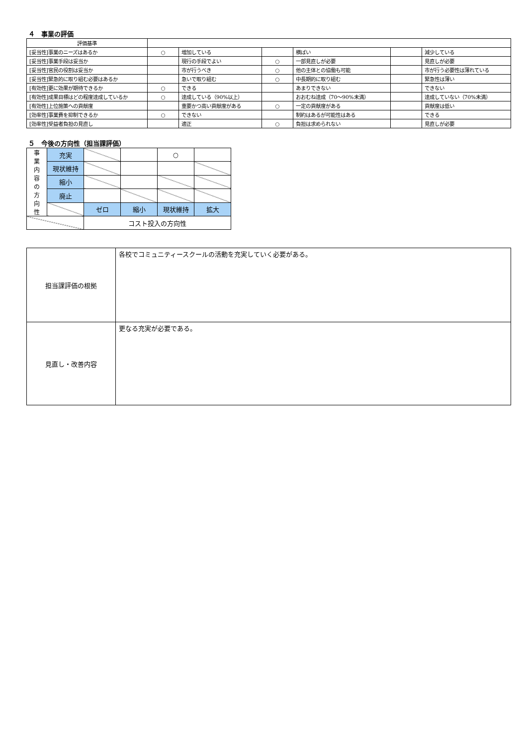４　事業の評価
| 評価基準 | | | | | | |
| [妥当性]事業のニーズはあるか | ○ | 増加している | | 横ばい | | 減少している |
| [妥当性]事業手段は妥当か | | 現行の手段でよい | ○ | 一部見直しが必要 | | 見直しが必要 |
| [妥当性]官民の役割は妥当か | | 市が行うべき | ○ | 他の主体との協働も可能 | | 市が行う必要性は薄れている |
| [妥当性]緊急的に取り組む必要はあるか | | 急いで取り組む | ○ | 中長期的に取り組む | | 緊急性は薄い |
| [有効性]更に効果が期待できるか | ○ | できる | | あまりできない | | できない |
| [有効性]成果目標はどの程度達成しているか | ○ | 達成している（90%以上） | | おおむね達成（70～90%未満） | | 達成していない（70%未満） |
| [有効性]上位施策への貢献度 | | 重要かつ高い貢献度がある | ○ | 一定の貢献度がある | | 貢献度は低い |
| [効率性]事業費を抑制できるか | ○ | できない | | 制約はあるが可能性はある | | できる |
| [効率性]受益者負担の見直し | | 適正 | ○ | 負担は求められない | | 見直しが必要 |
５　今後の方向性（担当課評価）
| 事 業 内 容 の 方 向 性 | 充実 | | | ○ | |
| | 現状維持 | | | | |
| | 縮小 | | | | |
| | 廃止 | | | | |
| | | ゼロ | 縮小 | 現状維持 | 拡大 |
| | | コスト投入の方向性 | | | |
| 担当課評価の根拠 | 各校でコミュニティースクールの活動を充実していく必要がある。 |
| 見直し・改善内容 | 更なる充実が必要である。 |